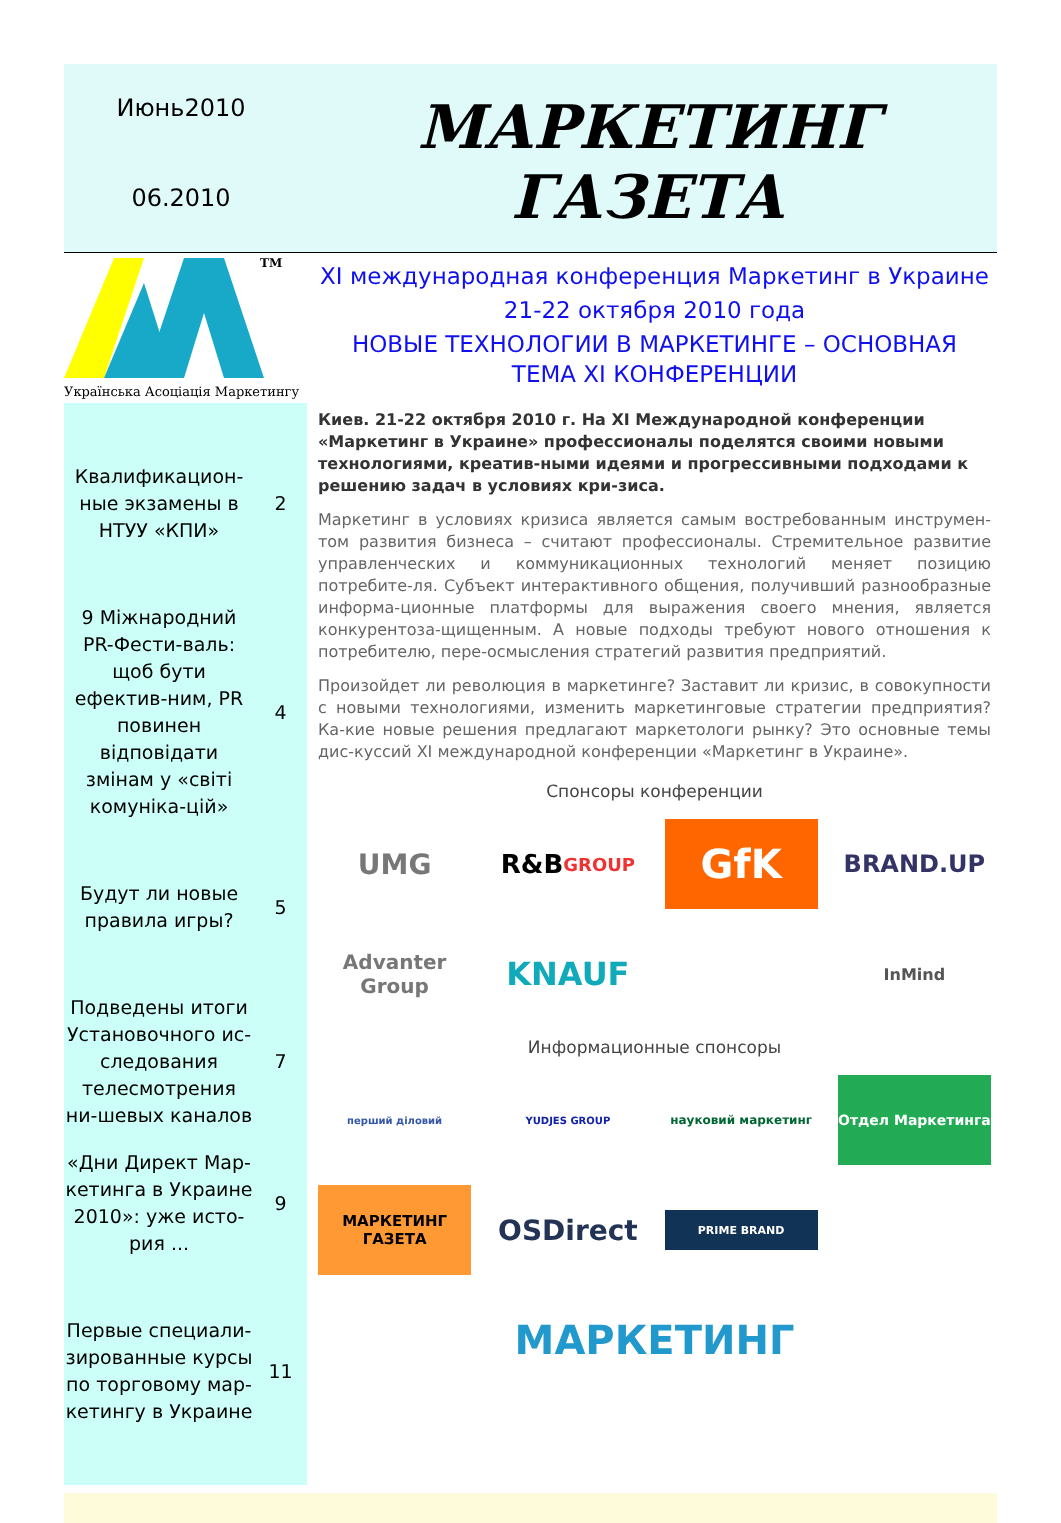Июнь2010
06.2010
МАРКЕТИНГ
ГАЗЕТА
TM
Українська Асоціація Маркетингу
Квалификацион-ные экзамены в НТУУ «КПИ»
2
9 Міжнародний PR-Фести-валь: щоб бути ефектив-ним, PR повинен відповідати змінам у «світі комуніка-цій»
4
Будут ли новые правила игры?
5
Подведены итоги Установочного ис-следования телесмотрения ни-шевых каналов
7
«Дни Директ Мар-кетинга в Украине 2010»: уже исто-рия ...
9
Первые специали-зированные курсы по торговому мар-кетингу в Украине
11
XI международная конференция Маркетинг в Украине
21-22 октября 2010 года
НОВЫЕ ТЕХНОЛОГИИ В МАРКЕТИНГЕ – ОСНОВНАЯ ТЕМА XI КОНФЕРЕНЦИИ
Киев. 21-22 октября 2010 г. На XI Международной конференции «Маркетинг в Украине» профессионалы поделятся своими новыми технологиями, креатив-ными идеями и прогрессивными подходами к решению задач в условиях кри-зиса.
Маркетинг в условиях кризиса является самым востребованным инструмен-том развития бизнеса – считают профессионалы. Стремительное развитие управленческих и коммуникационных технологий меняет позицию потребите-ля. Субъект интерактивного общения, получивший разнообразные информа-ционные платформы для выражения своего мнения, является конкурентоза-щищенным. А новые подходы требуют нового отношения к потребителю, пере-осмысления стратегий развития предприятий.
Произойдет ли революция в маркетинге? Заставит ли кризис, в совокупности с новыми технологиями, изменить маркетинговые стратегии предприятия? Ка-кие новые решения предлагают маркетологи рынку? Это основные темы дис-куссий XI международной конференции «Маркетинг в Украине».
Спонсоры конференции
UMG
R&B
GROUP
GfK
BRAND.UP
Advanter Group
KNAUF
InMind
Информационные спонсоры
перший діловий
YUDJES GROUP
науковий маркетинг
Отдел Маркетинга
МАРКЕТИНГ ГАЗЕТА
OSDirect
PRIME BRAND
МАРКЕТИНГ